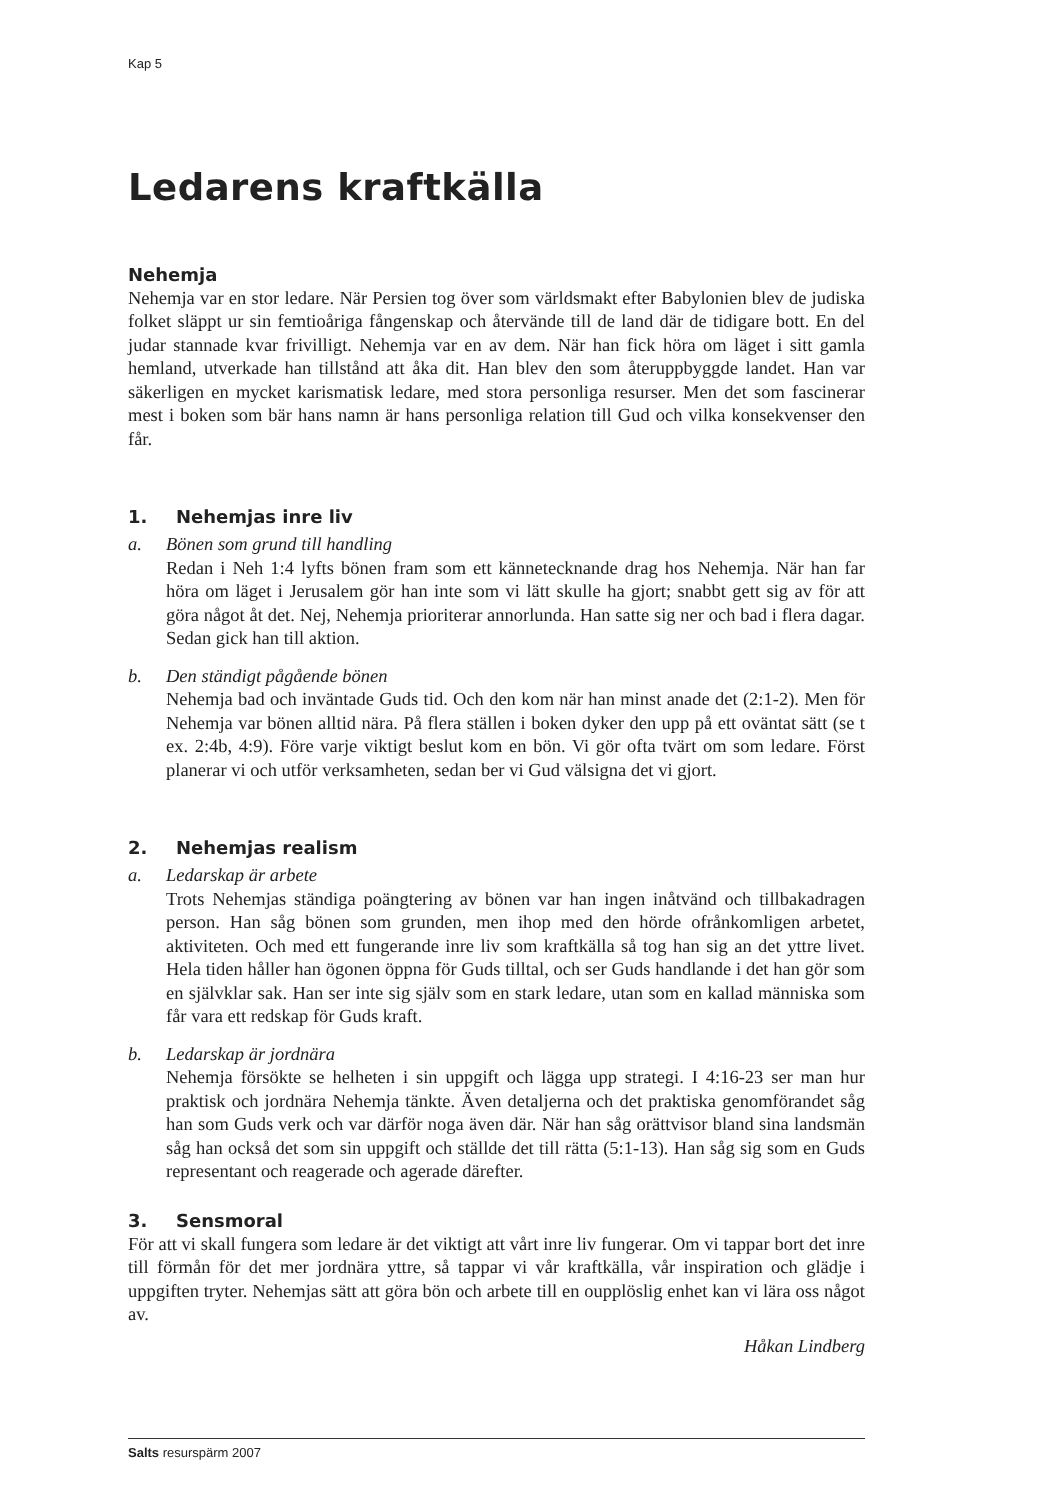Kap 5
Ledarens kraftkälla
Nehemja
Nehemja var en stor ledare. När Persien tog över som världsmakt efter Babylonien blev de judiska folket släppt ur sin femtioåriga fångenskap och återvände till de land där de tidigare bott. En del judar stannade kvar frivilligt. Nehemja var en av dem. När han fick höra om läget i sitt gamla hemland, utverkade han tillstånd att åka dit. Han blev den som återuppbyggde landet. Han var säkerligen en mycket karismatisk ledare, med stora personliga resurser. Men det som fascinerar mest i boken som bär hans namn är hans personliga relation till Gud och vilka konsekvenser den får.
1. Nehemjas inre liv
a. Bönen som grund till handling
Redan i Neh 1:4 lyfts bönen fram som ett kännetecknande drag hos Nehemja. När han far höra om läget i Jerusalem gör han inte som vi lätt skulle ha gjort; snabbt gett sig av för att göra något åt det. Nej, Nehemja prioriterar annorlunda. Han satte sig ner och bad i flera dagar. Sedan gick han till aktion.
b. Den ständigt pågående bönen
Nehemja bad och inväntade Guds tid. Och den kom när han minst anade det (2:1-2). Men för Nehemja var bönen alltid nära. På flera ställen i boken dyker den upp på ett oväntat sätt (se t ex. 2:4b, 4:9). Före varje viktigt beslut kom en bön. Vi gör ofta tvärt om som ledare. Först planerar vi och utför verksamheten, sedan ber vi Gud välsigna det vi gjort.
2. Nehemjas realism
a. Ledarskap är arbete
Trots Nehemjas ständiga poängtering av bönen var han ingen inåtvänd och tillbakadragen person. Han såg bönen som grunden, men ihop med den hörde ofrånkomligen arbetet, aktiviteten. Och med ett fungerande inre liv som kraftkälla så tog han sig an det yttre livet. Hela tiden håller han ögonen öppna för Guds tilltal, och ser Guds handlande i det han gör som en självklar sak. Han ser inte sig själv som en stark ledare, utan som en kallad människa som får vara ett redskap för Guds kraft.
b. Ledarskap är jordnära
Nehemja försökte se helheten i sin uppgift och lägga upp strategi. I 4:16-23 ser man hur praktisk och jordnära Nehemja tänkte. Även detaljerna och det praktiska genomförandet såg han som Guds verk och var därför noga även där. När han såg orättvisor bland sina landsmän såg han också det som sin uppgift och ställde det till rätta (5:1-13). Han såg sig som en Guds representant och reagerade och agerade därefter.
3. Sensmoral
För att vi skall fungera som ledare är det viktigt att vårt inre liv fungerar. Om vi tappar bort det inre till förmån för det mer jordnära yttre, så tappar vi vår kraftkälla, vår inspiration och glädje i uppgiften tryter. Nehemjas sätt att göra bön och arbete till en oupplöslig enhet kan vi lära oss något av.
Håkan Lindberg
Salts resurspärm 2007